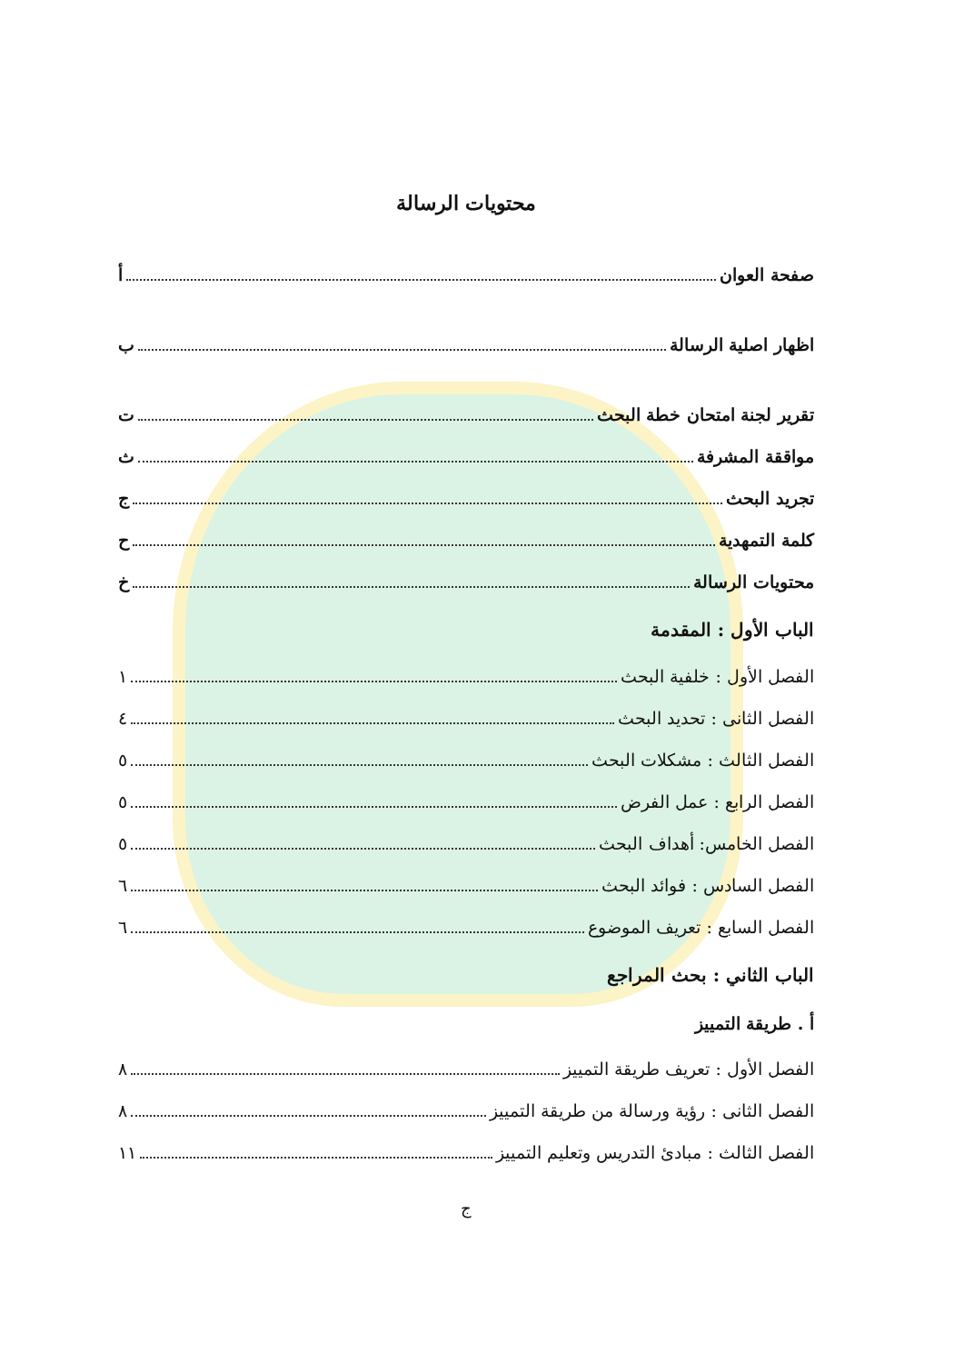محتويات الرسالة
صفحة العوان أ
اظهار اصلية الرسالة ب
تقرير لجنة امتحان خطة البحث ت
مواققة المشرفة ث
تجريد البحث ج
كلمة التمهدية ح
محتويات الرسالة خ
الباب الأول : المقدمة
الفصل الأول : خلفية البحث ١
الفصل الثانى : تحديد البحث ٤
الفصل الثالث : مشكلات البحث ٥
الفصل الرابع : عمل الفرض ٥
الفصل الخامس: أهداف البحث ٥
الفصل السادس : فوائد البحث ٦
الفصل السابع : تعريف الموضوع ٦
الباب الثاني : بحث المراجع
أ . طريقة التمييز
الفصل الأول : تعريف طريقة التمييز ٨
الفصل الثانى : رؤية ورسالة من طريقة التمييز ٨
الفصل الثالث : مبادئ التدريس وتعليم التمييز ١١
ج